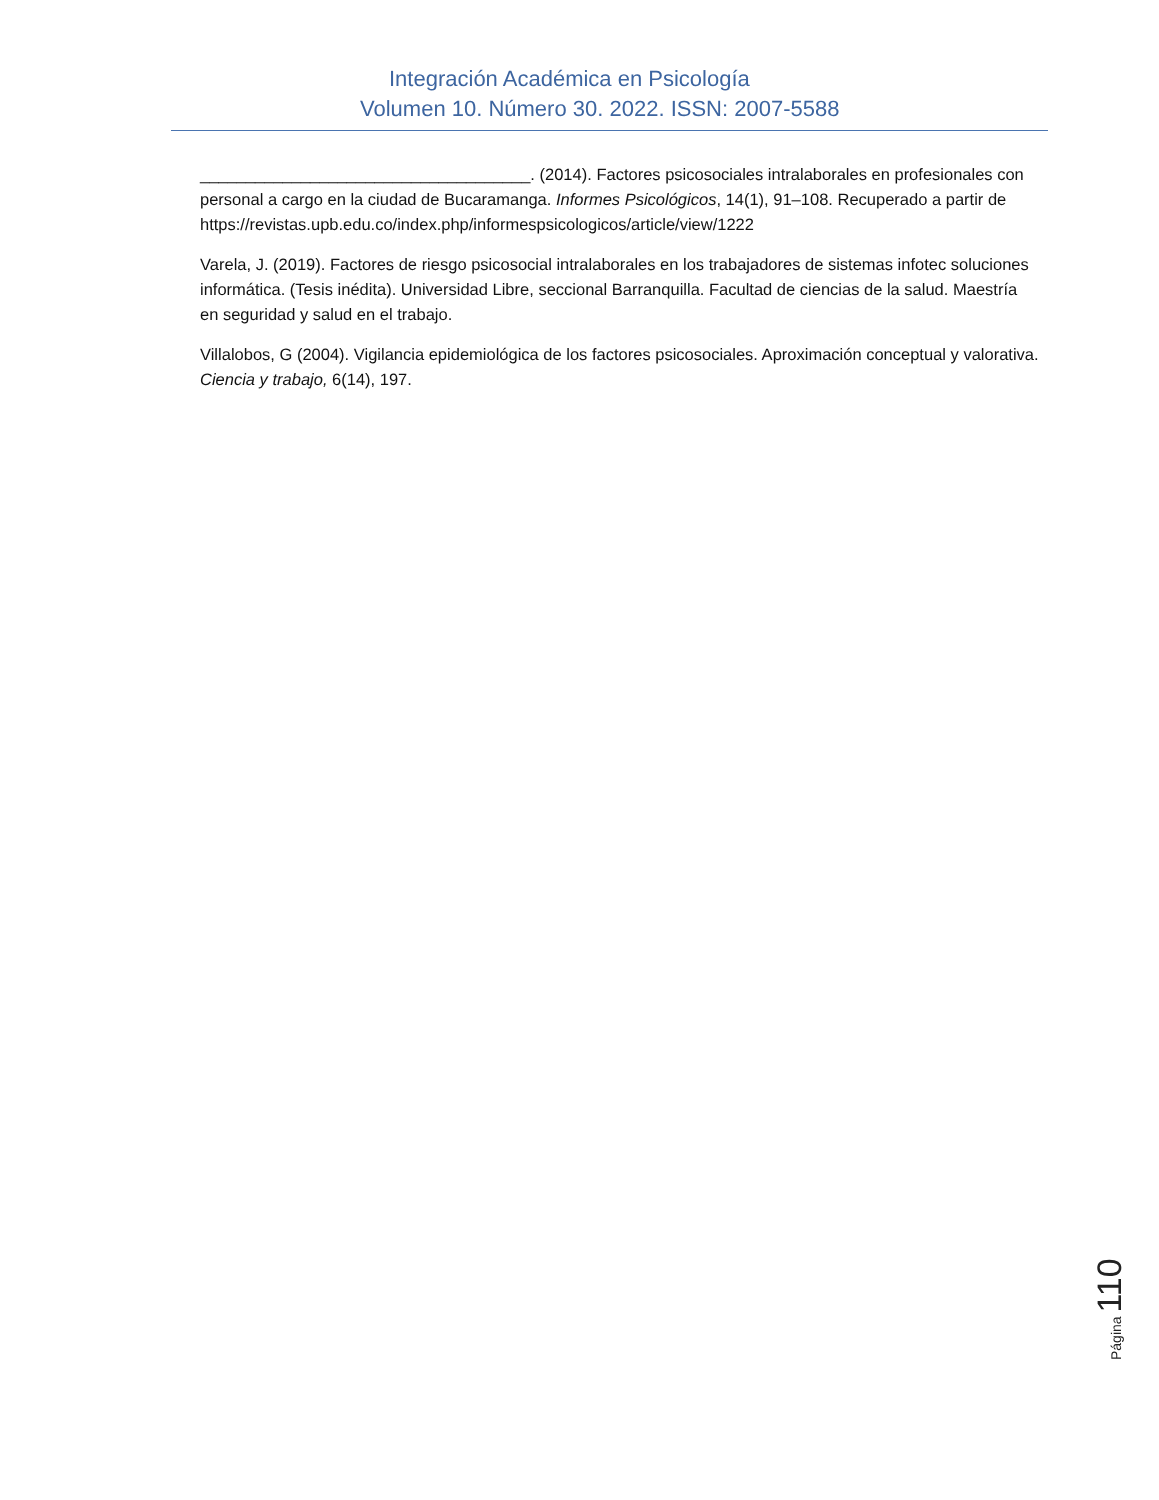Integración Académica en Psicología
Volumen 10. Número 30. 2022. ISSN: 2007-5588
____________________________________. (2014). Factores psicosociales intralaborales en profesionales con personal a cargo en la ciudad de Bucaramanga. Informes Psicológicos, 14(1), 91–108. Recuperado a partir de https://revistas.upb.edu.co/index.php/informespsicologicos/article/view/1222
Varela, J. (2019). Factores de riesgo psicosocial intralaborales en los trabajadores de sistemas infotec soluciones informática. (Tesis inédita). Universidad Libre, seccional Barranquilla. Facultad de ciencias de la salud. Maestría en seguridad y salud en el trabajo.
Villalobos, G (2004). Vigilancia epidemiológica de los factores psicosociales. Aproximación conceptual y valorativa. Ciencia y trabajo, 6(14), 197.
Página 110